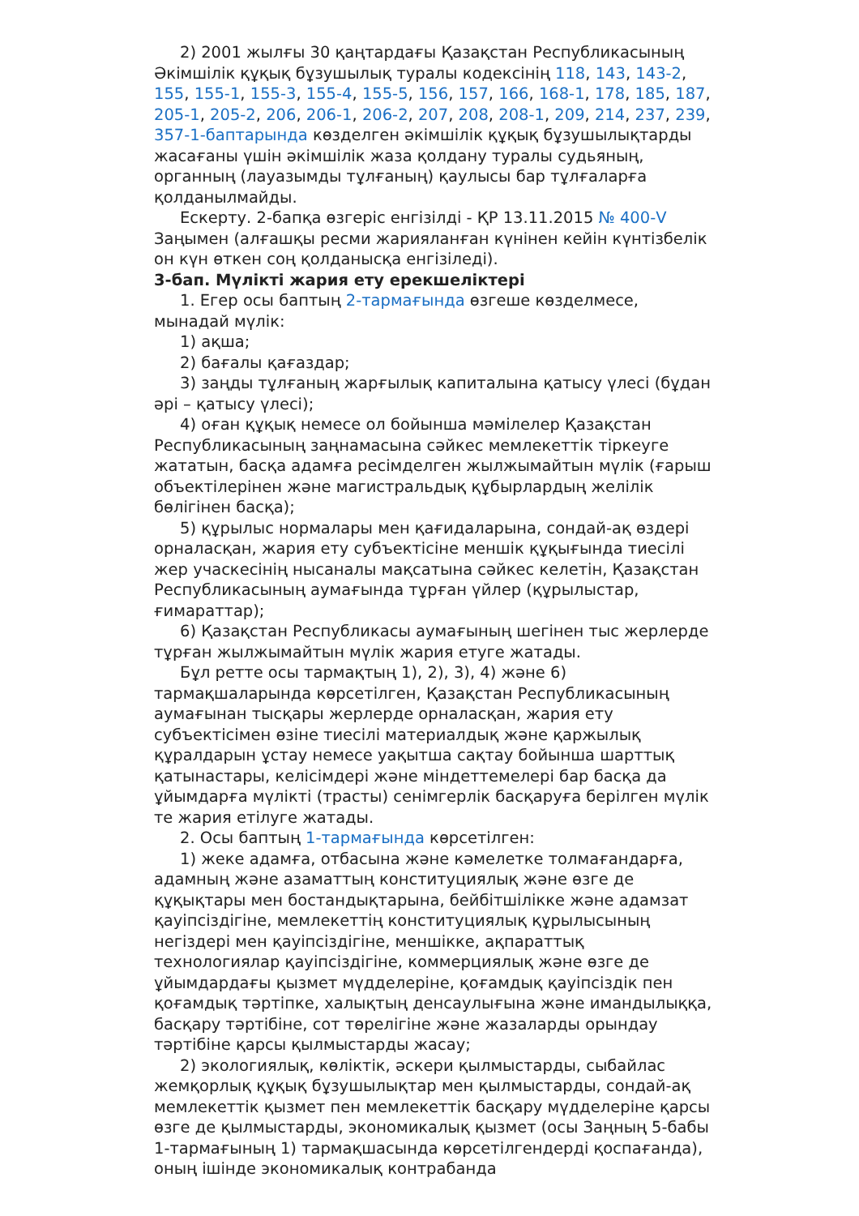2) 2001 жылғы 30 қаңтардағы Қазақстан Республикасының Әкімшілік құқық бұзушылық туралы кодексінің 118, 143, 143-2, 155, 155-1, 155-3, 155-4, 155-5, 156, 157, 166, 168-1, 178, 185, 187, 205-1, 205-2, 206, 206-1, 206-2, 207, 208, 208-1, 209, 214, 237, 239, 357-1-баптарында көзделген әкімшілік құқық бұзушылықтарды жасағаны үшін әкімшілік жаза қолдану туралы судьяның, органның (лауазымды тұлғаның) қаулысы бар тұлғаларға қолданылмайды.
Ескерту. 2-бапқа өзгеріс енгізілді - ҚР 13.11.2015 № 400-V Заңымен (алғашқы ресми жарияланған күнінен кейін күнтізбелік он күн өткен соң қолданысқа енгізіледі).
3-бап. Мүлікті жария ету ерекшеліктері
1. Егер осы баптың 2-тармағында өзгеше көзделмесе, мынадай мүлік:
1) ақша;
2) бағалы қағаздар;
3) заңды тұлғаның жарғылық капиталына қатысу үлесі (бұдан әрі – қатысу үлесі);
4) оған құқық немесе ол бойынша мәмілелер Қазақстан Республикасының заңнамасына сәйкес мемлекеттік тіркеуге жататын, басқа адамға ресімделген жылжымайтын мүлік (ғарыш объектілерінен және магистральдық құбырлардың желілік бөлігінен басқа);
5) құрылыс нормалары мен қағидаларына, сондай-ақ өздері орналасқан, жария ету субъектісіне меншік құқығында тиесілі жер учаскесінің нысаналы мақсатына сәйкес келетін, Қазақстан Республикасының аумағында тұрған үйлер (құрылыстар, ғимараттар);
6) Қазақстан Республикасы аумағының шегінен тыс жерлерде тұрған жылжымайтын мүлік жария етуге жатады.
Бұл ретте осы тармақтың 1), 2), 3), 4) және 6) тармақшаларында көрсетілген, Қазақстан Республикасының аумағынан тысқары жерлерде орналасқан, жария ету субъектісімен өзіне тиесілі материалдық және қаржылық құралдарын ұстау немесе уақытша сақтау бойынша шарттық қатынастары, келісімдері және міндеттемелері бар басқа да ұйымдарға мүлікті (трасты) сенімгерлік басқаруға берілген мүлік те жария етілуге жатады.
2. Осы баптың 1-тармағында көрсетілген:
1) жеке адамға, отбасына және кәмелетке толмағандарға, адамның және азаматтың конституциялық және өзге де құқықтары мен бостандықтарына, бейбітшілікке және адамзат қауіпсіздігіне, мемлекеттің конституциялық құрылысының негіздері мен қауіпсіздігіне, меншікке, ақпараттық технологиялар қауіпсіздігіне, коммерциялық және өзге де ұйымдардағы қызмет мүдделеріне, қоғамдық қауіпсіздік пен қоғамдық тәртіпке, халықтың денсаулығына және имандылыққа, басқару тәртібіне, сот төрелігіне және жазаларды орындау тәртібіне қарсы қылмыстарды жасау;
2) экологиялық, көліктік, әскери қылмыстарды, сыбайлас жемқорлық құқық бұзушылықтар мен қылмыстарды, сондай-ақ мемлекеттік қызмет пен мемлекеттік басқару мүдделеріне қарсы өзге де қылмыстарды, экономикалық қызмет (осы Заңның 5-бабы 1-тармағының 1) тармақшасында көрсетілгендерді қоспағанда), оның ішінде экономикалық контрабанда